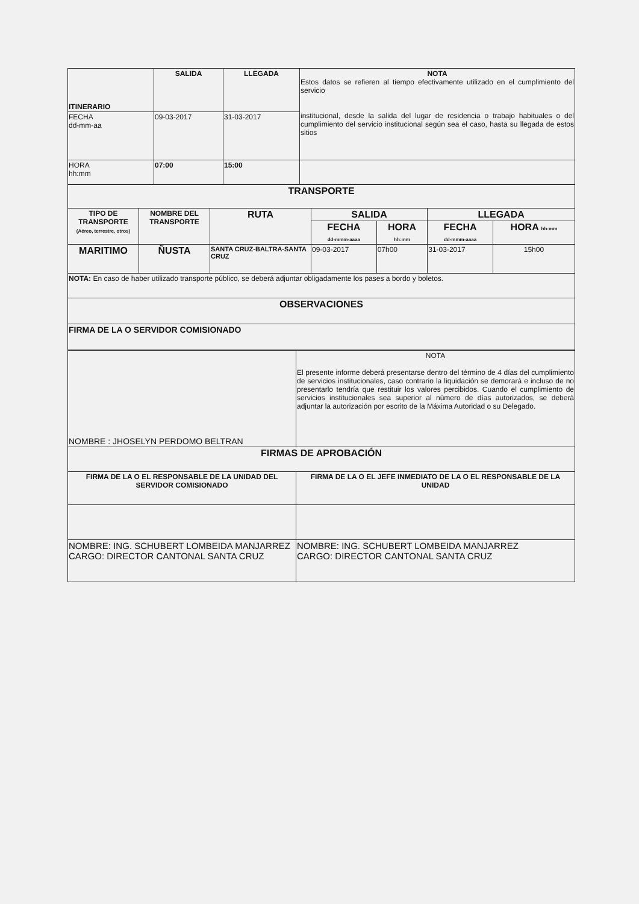| ITINERARIO | SALIDA | LLEGADA | NOTA Estos datos se refieren al tiempo efectivamente utilizado en el cumplimiento del servicio institucional, desde la salida del lugar de residencia o trabajo habituales o del cumplimiento del servicio institucional según sea el caso, hasta su llegada de estos sitios |
| FECHA dd-mm-aa | 09-03-2017 | 31-03-2017 | |
| HORA hh:mm | 07:00 | 15:00 | |
| TRANSPORTE | | | | | | |
| TIPO DE TRANSPORTE (Aéreo, terrestre, otros) | NOMBRE DEL TRANSPORTE | RUTA | SALIDA | | LLEGADA | |
| | | | FECHA dd-mmm-aaaa | HORA hh:mm | FECHA dd-mmm-aaaa | HORA hh:mm |
| MARITIMO | ÑUSTA | SANTA CRUZ-BALTRA-SANTA CRUZ | 09-03-2017 | 07h00 | 31-03-2017 | 15h00 |
| NOTA: En caso de haber utilizado transporte público, se deberá adjuntar obligadamente los pases a bordo y boletos. | | | | | | |
| OBSERVACIONES | | | | | | |
| FIRMA DE LA O SERVIDOR COMISIONADO | | | | | | |
| NOMBRE : JHOSELYN PERDOMO BELTRAN | NOTA El presente informe deberá presentarse dentro del término de 4 días del cumplimiento de servicios institucionales, caso contrario la liquidación se demorará e incluso de no presentarlo tendría que restituir los valores percibidos. Cuando el cumplimiento de servicios institucionales sea superior al número de días autorizados, se deberá adjuntar la autorización por escrito de la Máxima Autoridad o su Delegado. |
| FIRMAS DE APROBACIÓN | |
| FIRMA DE LA O EL RESPONSABLE DE LA UNIDAD DEL SERVIDOR COMISIONADO | FIRMA DE LA O EL JEFE INMEDIATO DE LA O EL RESPONSABLE DE LA UNIDAD |
| NOMBRE: ING. SCHUBERT LOMBEIDA MANJARREZ CARGO: DIRECTOR CANTONAL SANTA CRUZ | NOMBRE: ING. SCHUBERT LOMBEIDA MANJARREZ CARGO: DIRECTOR CANTONAL SANTA CRUZ |